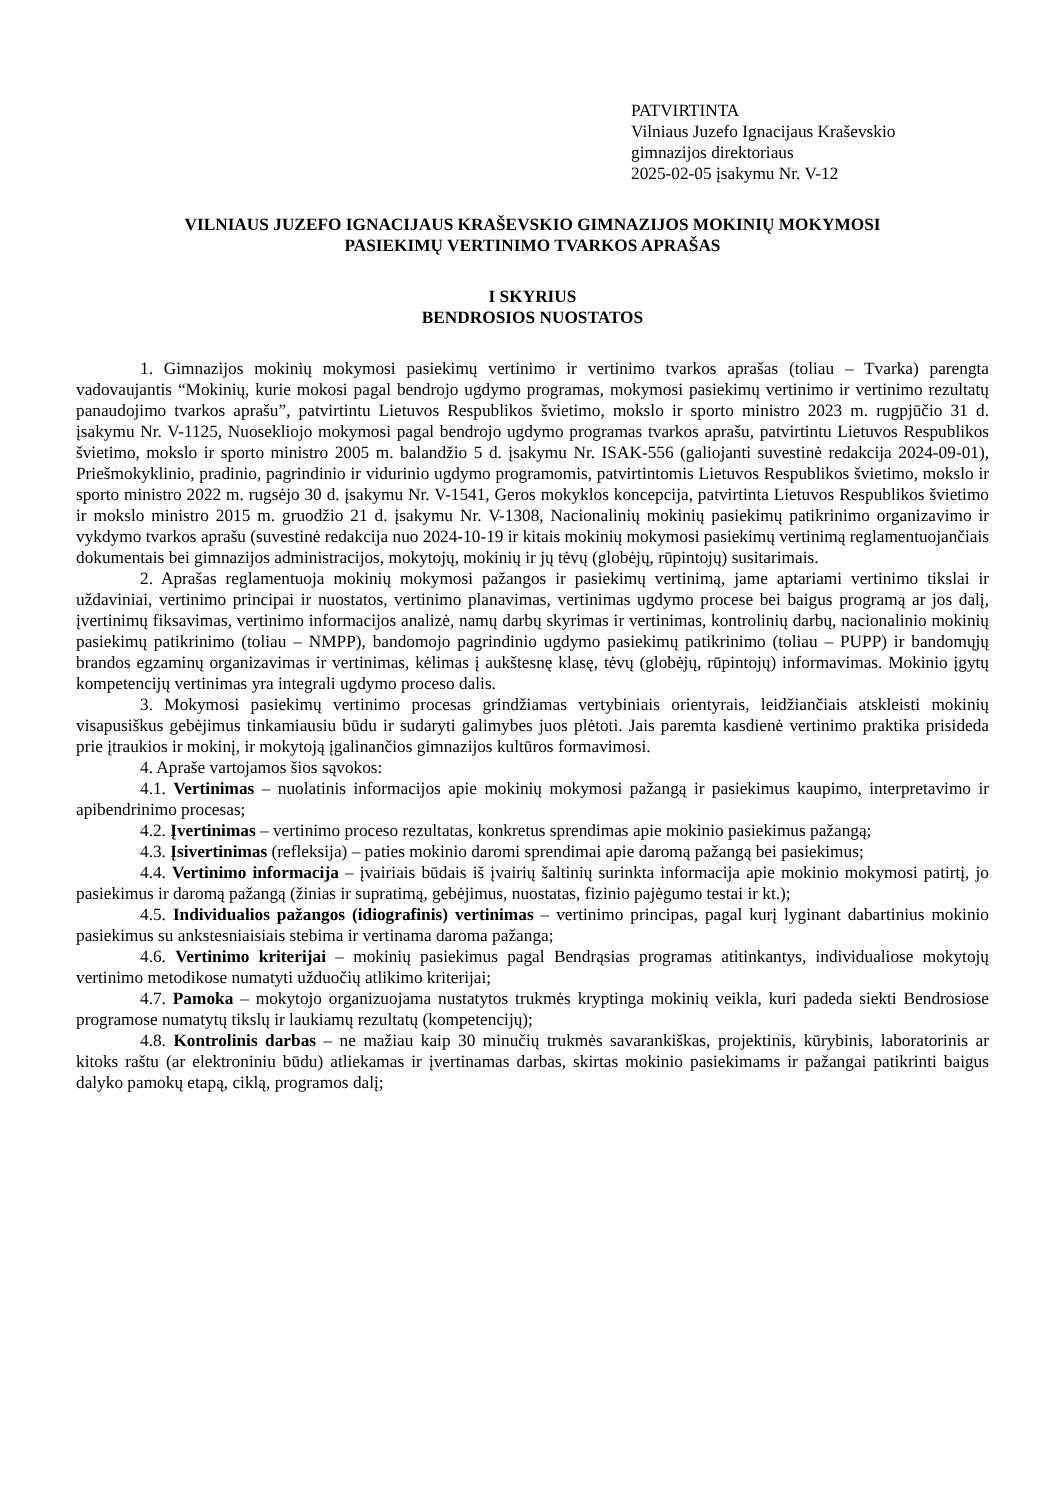PATVIRTINTA
Vilniaus Juzefo Ignacijaus Kraševskio
gimnazijos direktoriaus
2025-02-05 įsakymu Nr. V-12
VILNIAUS JUZEFO IGNACIJAUS KRAŠEVSKIO GIMNAZIJOS MOKINIŲ MOKYMOSI
PASIEKIMŲ VERTINIMO TVARKOS APRAŠAS
I SKYRIUS
BENDROSIOS NUOSTATOS
1. Gimnazijos mokinių mokymosi pasiekimų vertinimo ir vertinimo tvarkos aprašas (toliau – Tvarka) parengta vadovaujantis “Mokinių, kurie mokosi pagal bendrojo ugdymo programas, mokymosi pasiekimų vertinimo ir vertinimo rezultatų panaudojimo tvarkos aprašu”, patvirtintu Lietuvos Respublikos švietimo, mokslo ir sporto ministro 2023 m. rugpjūčio 31 d. įsakymu Nr. V-1125, Nuosekliojo mokymosi pagal bendrojo ugdymo programas tvarkos aprašu, patvirtintu Lietuvos Respublikos švietimo, mokslo ir sporto ministro 2005 m. balandžio 5 d. įsakymu Nr. ISAK-556 (galiojanti suvestinė redakcija 2024-09-01), Priešmokyklinio, pradinio, pagrindinio ir vidurinio ugdymo programomis, patvirtintomis Lietuvos Respublikos švietimo, mokslo ir sporto ministro 2022 m. rugsėjo 30 d. įsakymu Nr. V-1541, Geros mokyklos koncepcija, patvirtinta Lietuvos Respublikos švietimo ir mokslo ministro 2015 m. gruodžio 21 d. įsakymu Nr. V-1308, Nacionalinių mokinių pasiekimų patikrinimo organizavimo ir vykdymo tvarkos aprašu (suvestinė redakcija nuo 2024-10-19 ir kitais mokinių mokymosi pasiekimų vertinimą reglamentuojančiais dokumentais bei gimnazijos administracijos, mokytojų, mokinių ir jų tėvų (globėjų, rūpintojų) susitarimais.
2. Aprašas reglamentuoja mokinių mokymosi pažangos ir pasiekimų vertinimą, jame aptariami vertinimo tikslai ir uždaviniai, vertinimo principai ir nuostatos, vertinimo planavimas, vertinimas ugdymo procese bei baigus programą ar jos dalį, įvertinimų fiksavimas, vertinimo informacijos analizė, namų darbų skyrimas ir vertinimas, kontrolinių darbų, nacionalinio mokinių pasiekimų patikrinimo (toliau – NMPP), bandomojo pagrindinio ugdymo pasiekimų patikrinimo (toliau – PUPP) ir bandomųjų brandos egzaminų organizavimas ir vertinimas, kėlimas į aukštesnę klasę, tėvų (globėjų, rūpintojų) informavimas. Mokinio įgytų kompetencijų vertinimas yra integrali ugdymo proceso dalis.
3. Mokymosi pasiekimų vertinimo procesas grindžiamas vertybiniais orientyrais, leidžiančiais atskleisti mokinių visapusiškus gebėjimus tinkamiausiu būdu ir sudaryti galimybes juos plėtoti. Jais paremta kasdienė vertinimo praktika prisideda prie įtraukios ir mokinį, ir mokytoją įgalinančios gimnazijos kultūros formavimosi.
4. Apraše vartojamos šios sąvokos:
4.1. Vertinimas – nuolatinis informacijos apie mokinių mokymosi pažangą ir pasiekimus kaupimo, interpretavimo ir apibendrinimo procesas;
4.2. Įvertinimas – vertinimo proceso rezultatas, konkretus sprendimas apie mokinio pasiekimus pažangą;
4.3. Įsivertinimas (refleksija) – paties mokinio daromi sprendimai apie daromą pažangą bei pasiekimus;
4.4. Vertinimo informacija – įvairiais būdais iš įvairių šaltinių surinkta informacija apie mokinio mokymosi patirtį, jo pasiekimus ir daromą pažangą (žinias ir supratimą, gebėjimus, nuostatas, fizinio pajėgumo testai ir kt.);
4.5. Individualios pažangos (idiografinis) vertinimas – vertinimo principas, pagal kurį lyginant dabartinius mokinio pasiekimus su ankstesniaisiais stebima ir vertinama daroma pažanga;
4.6. Vertinimo kriterijai – mokinių pasiekimus pagal Bendrąsias programas atitinkantys, individualiose mokytojų vertinimo metodikose numatyti užduočių atlikimo kriterijai;
4.7. Pamoka – mokytojo organizuojama nustatytos trukmės kryptinga mokinių veikla, kuri padeda siekti Bendrosiose programose numatytų tikslų ir laukiamų rezultatų (kompetencijų);
4.8. Kontrolinis darbas – ne mažiau kaip 30 minučių trukmės savarankiškas, projektinis, kūrybinis, laboratorinis ar kitoks raštu (ar elektroniniu būdu) atliekamas ir įvertinamas darbas, skirtas mokinio pasiekimams ir pažangai patikrinti baigus dalyko pamokų etapą, ciklą, programos dalį;